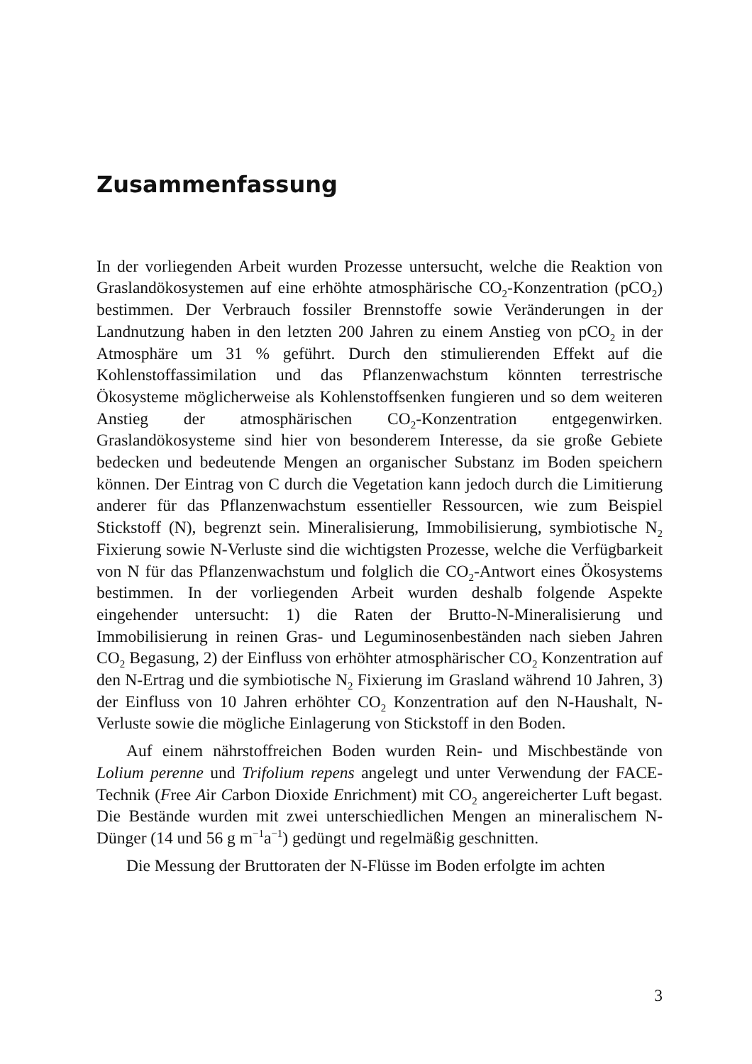Zusammenfassung
In der vorliegenden Arbeit wurden Prozesse untersucht, welche die Reaktion von Graslandökosystemen auf eine erhöhte atmosphärische CO<sub>2</sub>-Konzentration (pCO<sub>2</sub>) bestimmen. Der Verbrauch fossiler Brennstoffe sowie Veränderungen in der Landnutzung haben in den letzten 200 Jahren zu einem Anstieg von pCO<sub>2</sub> in der Atmosphäre um 31 % geführt. Durch den stimulierenden Effekt auf die Kohlenstoffassimilation und das Pflanzenwachstum könnten terrestrische Ökosysteme möglicherweise als Kohlenstoffsenken fungieren und so dem weiteren Anstieg der atmosphärischen CO<sub>2</sub>-Konzentration entgegenwirken. Graslandökosysteme sind hier von besonderem Interesse, da sie große Gebiete bedecken und bedeutende Mengen an organischer Substanz im Boden speichern können. Der Eintrag von C durch die Vegetation kann jedoch durch die Limitierung anderer für das Pflanzenwachstum essentieller Ressourcen, wie zum Beispiel Stickstoff (N), begrenzt sein. Mineralisierung, Immobilisierung, symbiotische N<sub>2</sub> Fixierung sowie N-Verluste sind die wichtigsten Prozesse, welche die Verfügbarkeit von N für das Pflanzenwachstum und folglich die CO<sub>2</sub>-Antwort eines Ökosystems bestimmen. In der vorliegenden Arbeit wurden deshalb folgende Aspekte eingehender untersucht: 1) die Raten der Brutto-N-Mineralisierung und Immobilisierung in reinen Gras- und Leguminosenbeständen nach sieben Jahren CO<sub>2</sub> Begasung, 2) der Einfluss von erhöhter atmosphärischer CO<sub>2</sub> Konzentration auf den N-Ertrag und die symbiotische N<sub>2</sub> Fixierung im Grasland während 10 Jahren, 3) der Einfluss von 10 Jahren erhöhter CO<sub>2</sub> Konzentration auf den N-Haushalt, N-Verluste sowie die mögliche Einlagerung von Stickstoff in den Boden.
Auf einem nährstoffreichen Boden wurden Rein- und Mischbestände von Lolium perenne und Trifolium repens angelegt und unter Verwendung der FACE-Technik (Free Air Carbon Dioxide Enrichment) mit CO<sub>2</sub> angereicherter Luft begast. Die Bestände wurden mit zwei unterschiedlichen Mengen an mineralischem N-Dünger (14 und 56 g m<sup>−1</sup>a<sup>−1</sup>) gedüngt und regelmäßig geschnitten.
Die Messung der Bruttoraten der N-Flüsse im Boden erfolgte im achten
3